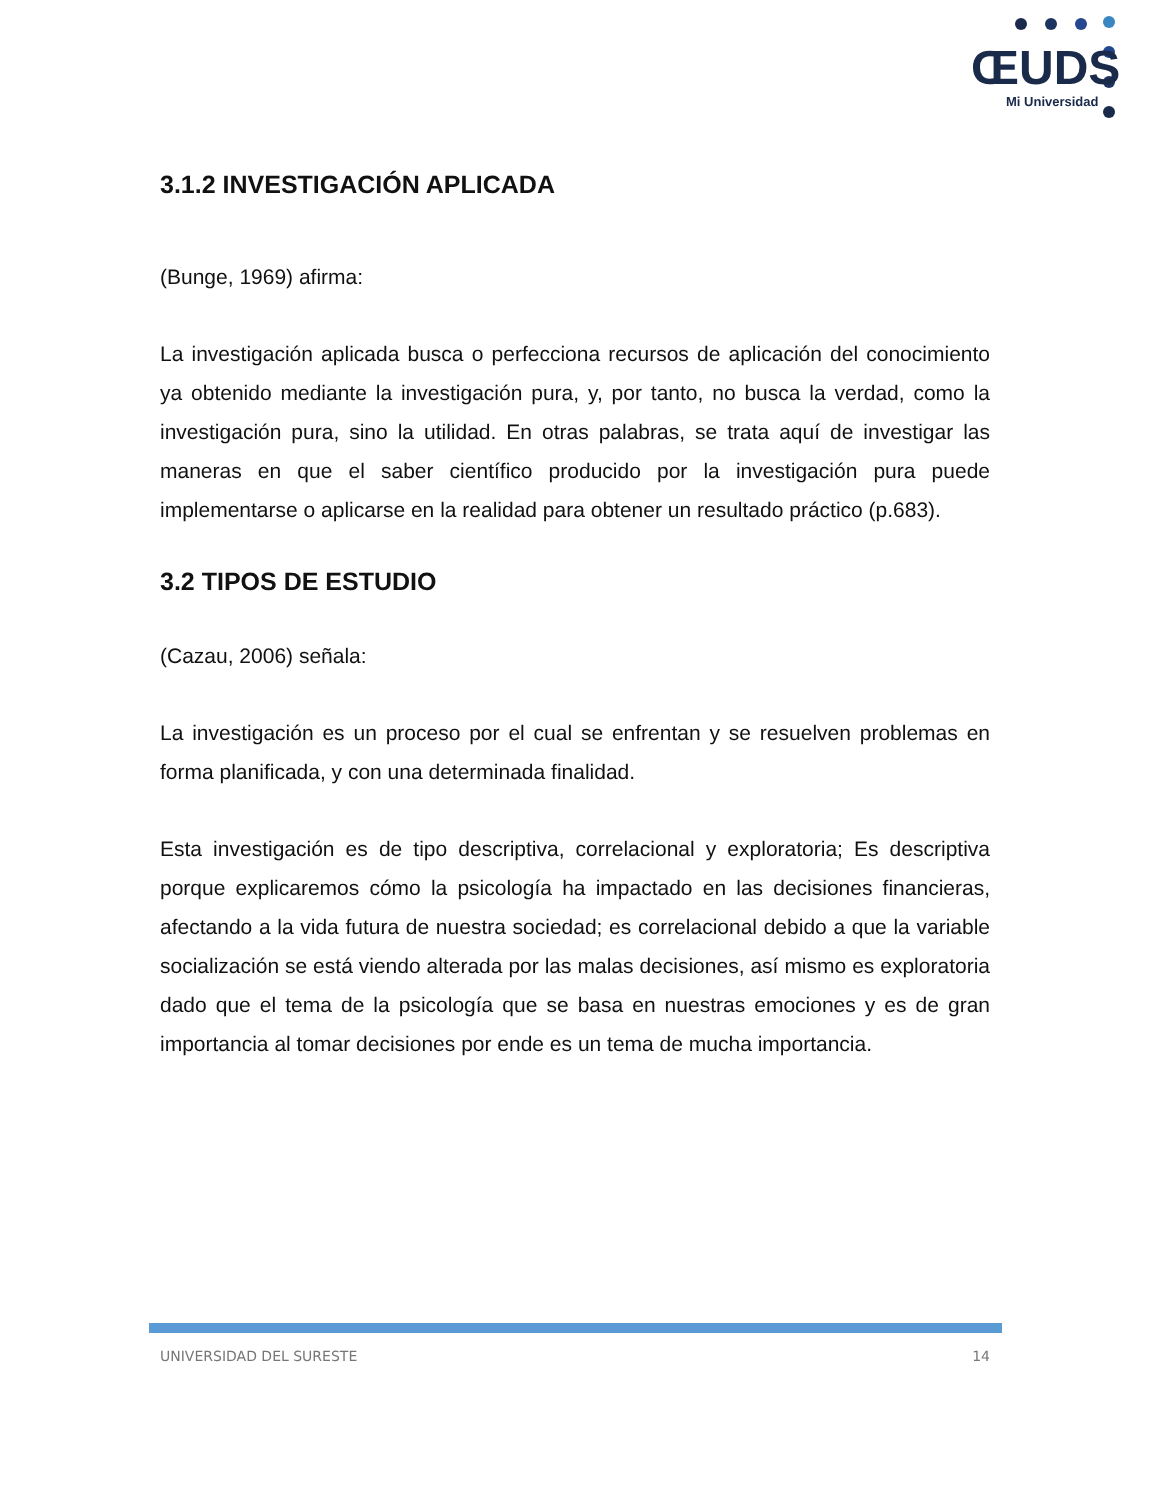ŒUDS
Mi Universidad
3.1.2 INVESTIGACIÓN APLICADA
(Bunge, 1969) afirma:
La investigación aplicada busca o perfecciona recursos de aplicación del conocimiento ya obtenido mediante la investigación pura, y, por tanto, no busca la verdad, como la investigación pura, sino la utilidad. En otras palabras, se trata aquí de investigar las maneras en que el saber científico producido por la investigación pura puede implementarse o aplicarse en la realidad para obtener un resultado práctico (p.683).
3.2 TIPOS DE ESTUDIO
(Cazau, 2006) señala:
La investigación es un proceso por el cual se enfrentan y se resuelven problemas en forma planificada, y con una determinada finalidad.
Esta investigación es de tipo descriptiva, correlacional y exploratoria; Es descriptiva porque explicaremos cómo la psicología ha impactado en las decisiones financieras, afectando a la vida futura de nuestra sociedad; es correlacional debido a que la variable socialización se está viendo alterada por las malas decisiones, así mismo es exploratoria dado que el tema de la psicología que se basa en nuestras emociones y es de gran importancia al tomar decisiones por ende es un tema de mucha importancia.
UNIVERSIDAD DEL SURESTE 14